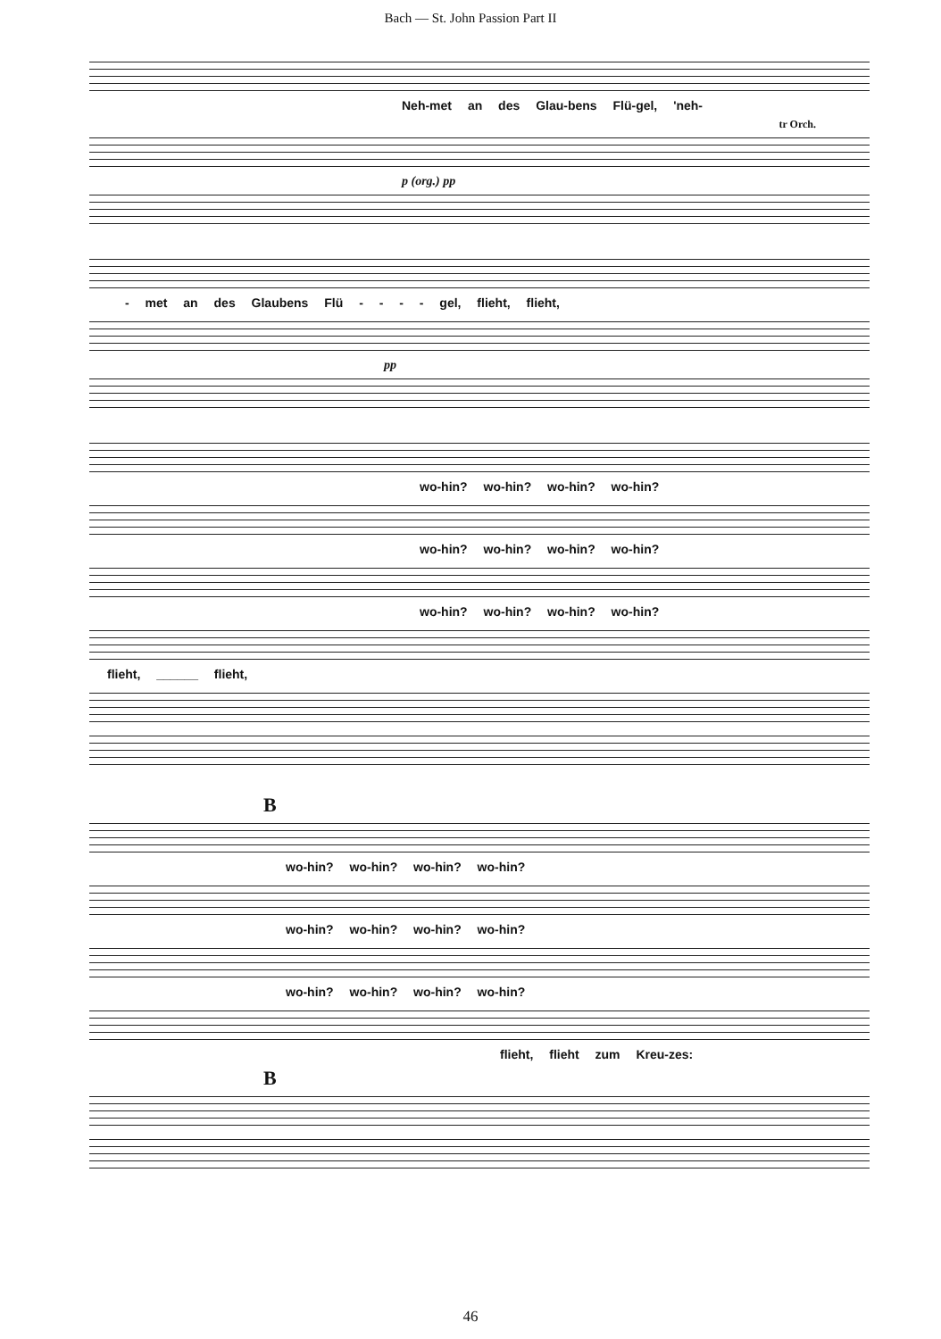Bach — St. John Passion Part II
Neh-met an des Glau-bens Flü-gel, 'neh-
tr Orch.
p (org.) pp
- met an des Glaubens Flü - - - - gel, flieht, flieht,
pp
wo-hin? wo-hin? wo-hin? wo-hin?
wo-hin? wo-hin? wo-hin? wo-hin?
wo-hin? wo-hin? wo-hin? wo-hin?
flieht, ______ flieht,
B
wo-hin? wo-hin? wo-hin? wo-hin?
wo-hin? wo-hin? wo-hin? wo-hin?
wo-hin? wo-hin? wo-hin? wo-hin?
flieht, flieht zum Kreu-zes:
B
46